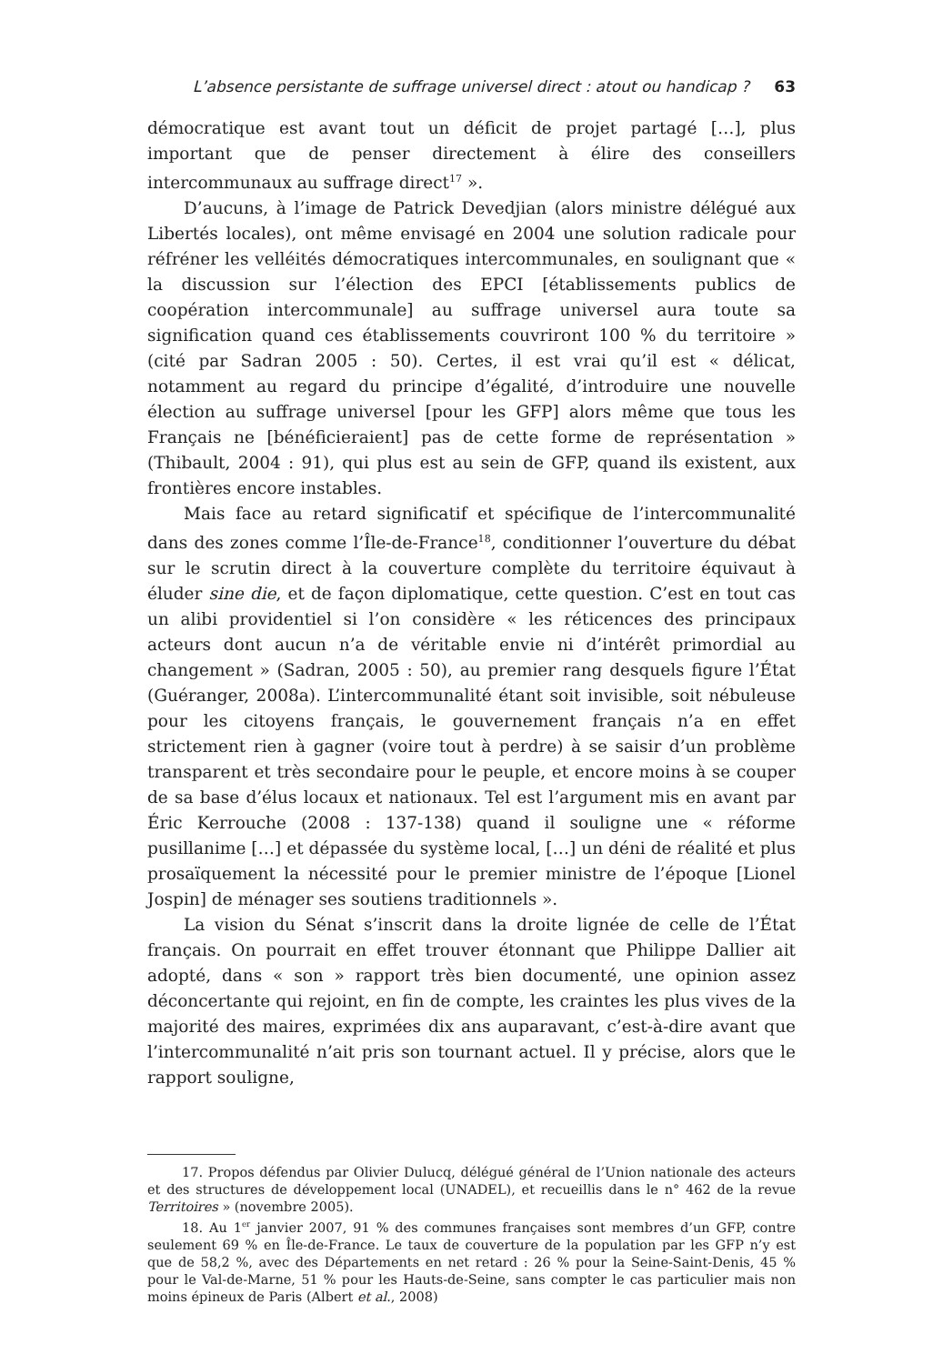L’absence persistante de suffrage universel direct : atout ou handicap ? 63
démocratique est avant tout un déficit de projet partagé […], plus important que de penser directement à élire des conseillers intercommunaux au suffrage direct<sup>17</sup> ».
D’aucuns, à l’image de Patrick Devedjian (alors ministre délégué aux Libertés locales), ont même envisagé en 2004 une solution radicale pour réfréner les velléités démocratiques intercommunales, en soulignant que « la discussion sur l’élection des EPCI [établissements publics de coopération intercommunale] au suffrage universel aura toute sa signification quand ces établissements couvriront 100 % du territoire » (cité par Sadran 2005 : 50). Certes, il est vrai qu’il est « délicat, notamment au regard du principe d’égalité, d’introduire une nouvelle élection au suffrage universel [pour les GFP] alors même que tous les Français ne [bénéficieraient] pas de cette forme de représentation » (Thibault, 2004 : 91), qui plus est au sein de GFP, quand ils existent, aux frontières encore instables.
Mais face au retard significatif et spécifique de l’intercommunalité dans des zones comme l’Île-de-France<sup>18</sup>, conditionner l’ouverture du débat sur le scrutin direct à la couverture complète du territoire équivaut à éluder sine die, et de façon diplomatique, cette question. C’est en tout cas un alibi providentiel si l’on considère « les réticences des principaux acteurs dont aucun n’a de véritable envie ni d’intérêt primordial au changement » (Sadran, 2005 : 50), au premier rang desquels figure l’État (Guéranger, 2008a). L’intercommunalité étant soit invisible, soit nébuleuse pour les citoyens français, le gouvernement français n’a en effet strictement rien à gagner (voire tout à perdre) à se saisir d’un problème transparent et très secondaire pour le peuple, et encore moins à se couper de sa base d’élus locaux et nationaux. Tel est l’argument mis en avant par Éric Kerrouche (2008 : 137-138) quand il souligne une « réforme pusillanime […] et dépassée du système local, […] un déni de réalité et plus prosaïquement la nécessité pour le premier ministre de l’époque [Lionel Jospin] de ménager ses soutiens traditionnels ».
La vision du Sénat s’inscrit dans la droite lignée de celle de l’État français. On pourrait en effet trouver étonnant que Philippe Dallier ait adopté, dans « son » rapport très bien documenté, une opinion assez déconcertante qui rejoint, en fin de compte, les craintes les plus vives de la majorité des maires, exprimées dix ans auparavant, c’est-à-dire avant que l’intercommunalité n’ait pris son tournant actuel. Il y précise, alors que le rapport souligne,
17. Propos défendus par Olivier Dulucq, délégué général de l’Union nationale des acteurs et des structures de développement local (UNADEL), et recueillis dans le n° 462 de la revue Territoires » (novembre 2005).
18. Au 1<sup>er</sup> janvier 2007, 91 % des communes françaises sont membres d’un GFP, contre seulement 69 % en Île-de-France. Le taux de couverture de la population par les GFP n’y est que de 58,2 %, avec des Départements en net retard : 26 % pour la Seine-Saint-Denis, 45 % pour le Val-de-Marne, 51 % pour les Hauts-de-Seine, sans compter le cas particulier mais non moins épineux de Paris (Albert et al., 2008)